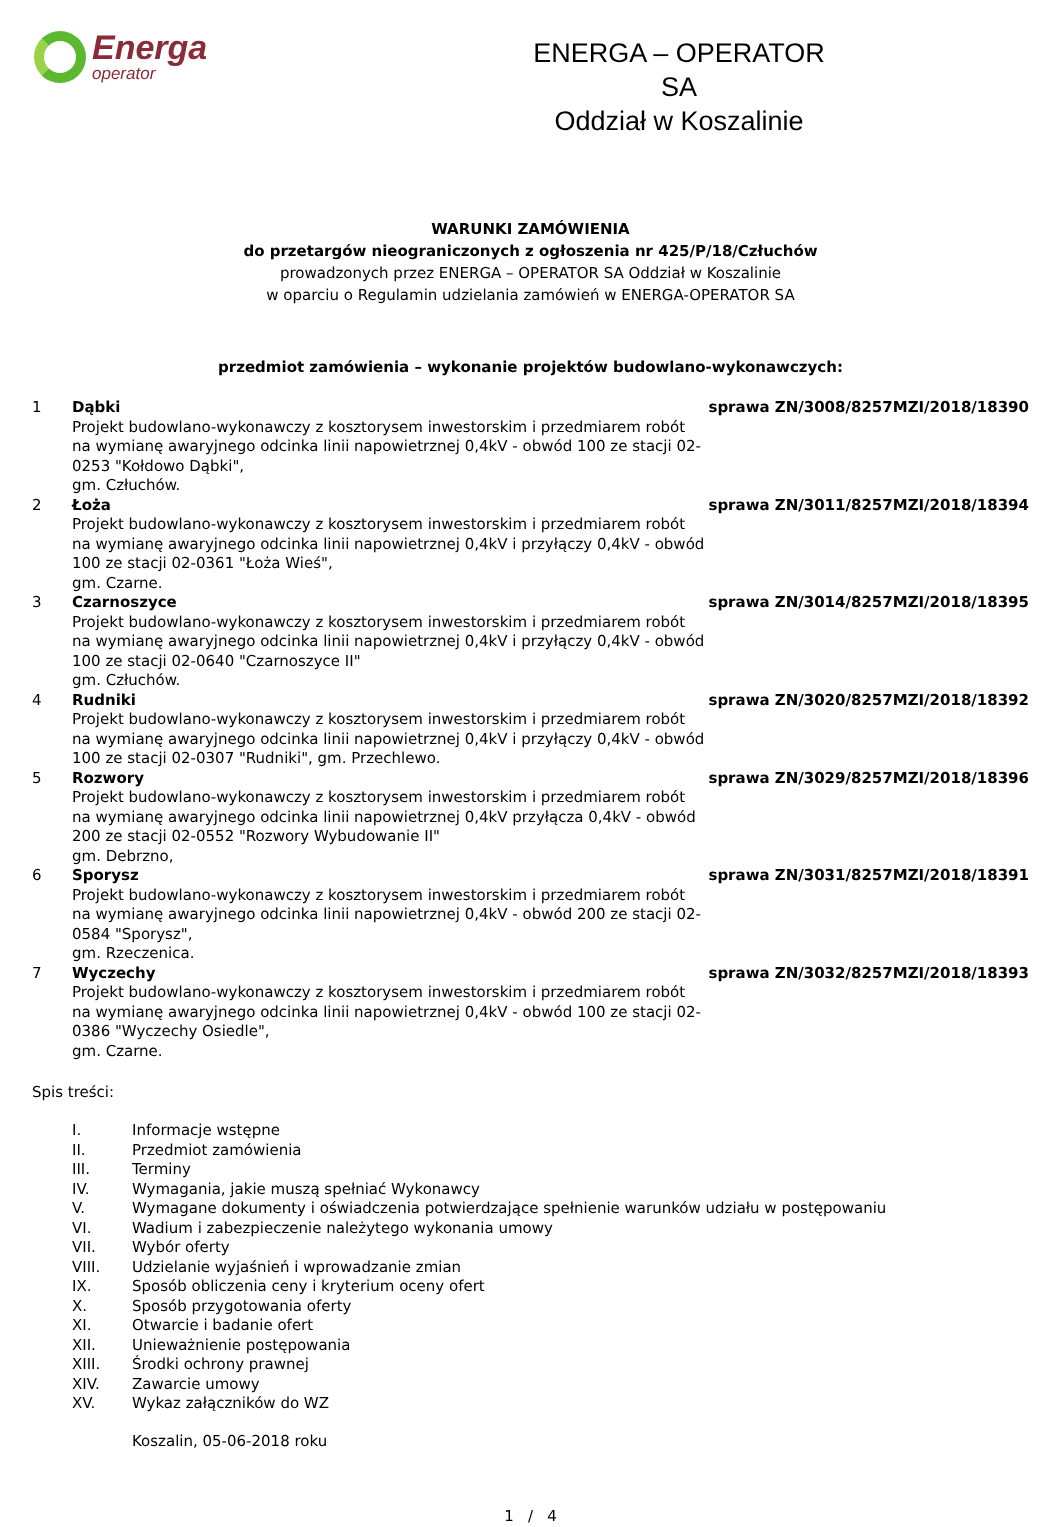Energa
operator
ENERGA – OPERATOR SA
Oddział w Koszalinie
WARUNKI ZAMÓWIENIA
do przetargów nieograniczonych z ogłoszenia nr 425/P/18/Człuchów
prowadzonych przez ENERGA – OPERATOR SA Oddział w Koszalinie
w oparciu o Regulamin udzielania zamówień w ENERGA-OPERATOR SA
przedmiot zamówienia – wykonanie projektów budowlano-wykonawczych:
| 1 | Dąbki Projekt budowlano-wykonawczy z kosztorysem inwestorskim i przedmiarem robót na wymianę awaryjnego odcinka linii napowietrznej 0,4kV - obwód 100 ze stacji 02-0253 "Kołdowo Dąbki", gm. Człuchów. | sprawa ZN/3008/8257MZI/2018/18390 |
| 2 | Łoża Projekt budowlano-wykonawczy z kosztorysem inwestorskim i przedmiarem robót na wymianę awaryjnego odcinka linii napowietrznej 0,4kV i przyłączy 0,4kV - obwód 100 ze stacji 02-0361 "Łoża Wieś", gm. Czarne. | sprawa ZN/3011/8257MZI/2018/18394 |
| 3 | Czarnoszyce Projekt budowlano-wykonawczy z kosztorysem inwestorskim i przedmiarem robót na wymianę awaryjnego odcinka linii napowietrznej 0,4kV i przyłączy 0,4kV - obwód 100 ze stacji 02-0640 "Czarnoszyce II" gm. Człuchów. | sprawa ZN/3014/8257MZI/2018/18395 |
| 4 | Rudniki Projekt budowlano-wykonawczy z kosztorysem inwestorskim i przedmiarem robót na wymianę awaryjnego odcinka linii napowietrznej 0,4kV i przyłączy 0,4kV - obwód 100 ze stacji 02-0307 "Rudniki", gm. Przechlewo. | sprawa ZN/3020/8257MZI/2018/18392 |
| 5 | Rozwory Projekt budowlano-wykonawczy z kosztorysem inwestorskim i przedmiarem robót na wymianę awaryjnego odcinka linii napowietrznej 0,4kV przyłącza 0,4kV - obwód 200 ze stacji 02-0552 "Rozwory Wybudowanie II" gm. Debrzno, | sprawa ZN/3029/8257MZI/2018/18396 |
| 6 | Sporysz Projekt budowlano-wykonawczy z kosztorysem inwestorskim i przedmiarem robót na wymianę awaryjnego odcinka linii napowietrznej 0,4kV - obwód 200 ze stacji 02-0584 "Sporysz", gm. Rzeczenica. | sprawa ZN/3031/8257MZI/2018/18391 |
| 7 | Wyczechy Projekt budowlano-wykonawczy z kosztorysem inwestorskim i przedmiarem robót na wymianę awaryjnego odcinka linii napowietrznej 0,4kV - obwód 100 ze stacji 02-0386 "Wyczechy Osiedle", gm. Czarne. | sprawa ZN/3032/8257MZI/2018/18393 |
Spis treści:
| I. | Informacje wstępne |
| II. | Przedmiot zamówienia |
| III. | Terminy |
| IV. | Wymagania, jakie muszą spełniać Wykonawcy |
| V. | Wymagane dokumenty i oświadczenia potwierdzające spełnienie warunków udziału w postępowaniu |
| VI. | Wadium i zabezpieczenie należytego wykonania umowy |
| VII. | Wybór oferty |
| VIII. | Udzielanie wyjaśnień i wprowadzanie zmian |
| IX. | Sposób obliczenia ceny i kryterium oceny ofert |
| X. | Sposób przygotowania oferty |
| XI. | Otwarcie i badanie ofert |
| XII. | Unieważnienie postępowania |
| XIII. | Środki ochrony prawnej |
| XIV. | Zawarcie umowy |
| XV. | Wykaz załączników do WZ |
Koszalin, 05-06-2018 roku
1 / 4